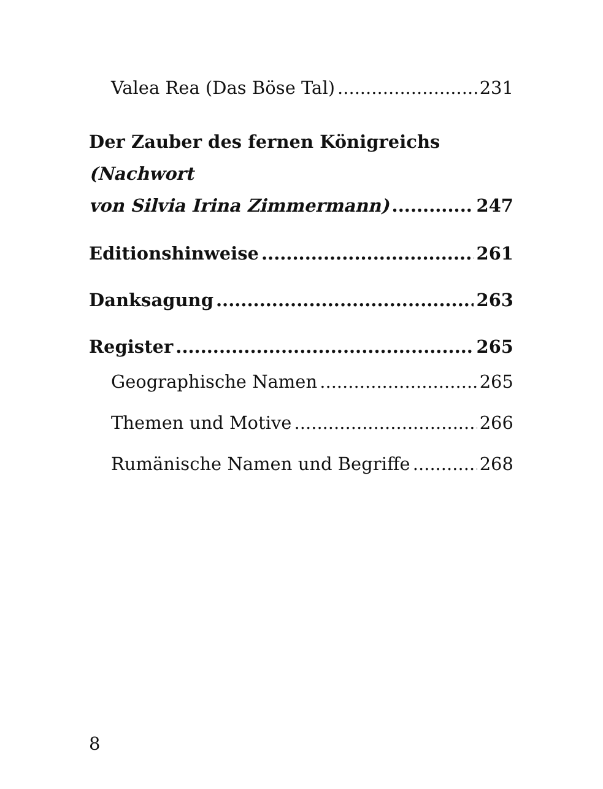Valea Rea (Das Böse Tal) 231
Der Zauber des fernen Königreichs (Nachwort
von Silvia Irina Zimmermann) 247
Editionshinweise 261
Danksagung 263
Register 265
Geographische Namen 265
Themen und Motive 266
Rumänische Namen und Begriffe 268
8